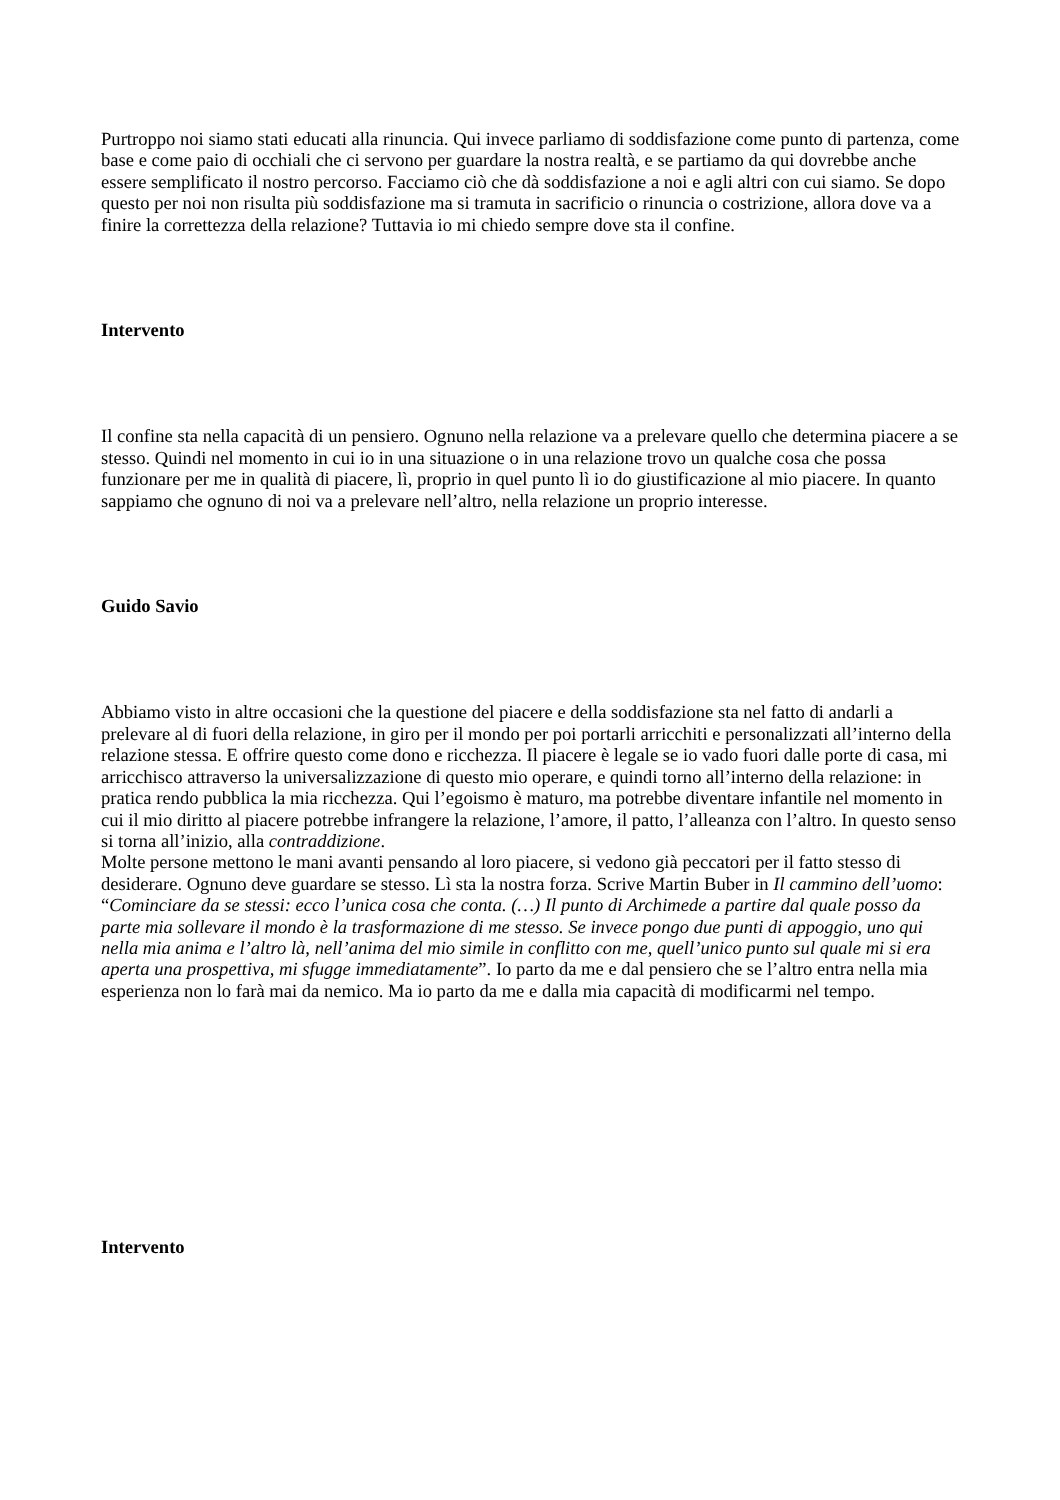Purtroppo noi siamo stati educati alla rinuncia. Qui invece parliamo di soddisfazione come punto di partenza, come base e come paio di occhiali che ci servono per guardare la nostra realtà, e se partiamo da qui dovrebbe anche essere semplificato il nostro percorso. Facciamo ciò che dà soddisfazione a noi e agli altri con cui siamo. Se dopo questo per noi non risulta più soddisfazione ma si tramuta in sacrificio o rinuncia o costrizione, allora dove va a finire la correttezza della relazione? Tuttavia io mi chiedo sempre dove sta il confine.
Intervento
Il confine sta nella capacità di un pensiero. Ognuno nella relazione va a prelevare quello che determina piacere a se stesso. Quindi nel momento in cui io in una situazione o in una relazione trovo un qualche cosa che possa funzionare per me in qualità di piacere, lì, proprio in quel punto lì io do giustificazione al mio piacere. In quanto sappiamo che ognuno di noi va a prelevare nell’altro, nella relazione un proprio interesse.
Guido Savio
Abbiamo visto in altre occasioni che la questione del piacere e della soddisfazione sta nel fatto di andarli a prelevare al di fuori della relazione, in giro per il mondo per poi portarli arricchiti e personalizzati all’interno della relazione stessa. E offrire questo come dono e ricchezza. Il piacere è legale se io vado fuori dalle porte di casa, mi arricchisco attraverso la universalizzazione di questo mio operare, e quindi torno all’interno della relazione: in pratica rendo pubblica la mia ricchezza. Qui l’egoismo è maturo, ma potrebbe diventare infantile nel momento in cui il mio diritto al piacere potrebbe infrangere la relazione, l’amore, il patto, l’alleanza con l’altro. In questo senso si torna all’inizio, alla contraddizione.
Molte persone mettono le mani avanti pensando al loro piacere, si vedono già peccatori per il fatto stesso di desiderare. Ognuno deve guardare se stesso. Lì sta la nostra forza. Scrive Martin Buber in Il cammino dell’uomo: “Cominciare da se stessi: ecco l’unica cosa che conta. (…) Il punto di Archimede a partire dal quale posso da parte mia sollevare il mondo è la trasformazione di me stesso. Se invece pongo due punti di appoggio, uno qui nella mia anima e l’altro là, nell’anima del mio simile in conflitto con me, quell’unico punto sul quale mi si era aperta una prospettiva, mi sfugge immediatamente”. Io parto da me e dal pensiero che se l’altro entra nella mia esperienza non lo farà mai da nemico. Ma io parto da me e dalla mia capacità di modificarmi nel tempo.
Intervento